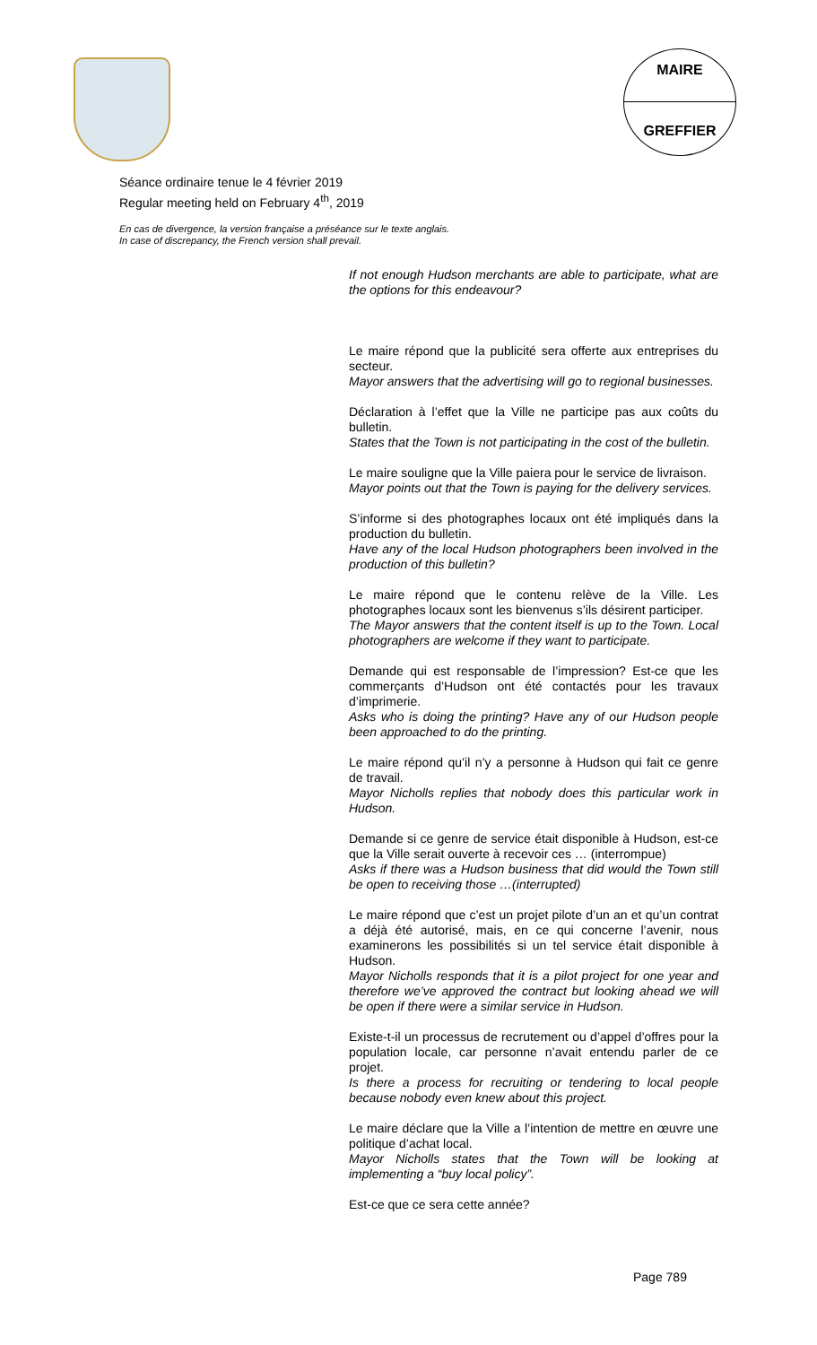MAIRE
GREFFIER
Séance ordinaire tenue le 4 février 2019
Regular meeting held on February 4<sup>th</sup>, 2019
En cas de divergence, la version française a préséance sur le texte anglais.
In case of discrepancy, the French version shall prevail.
If not enough Hudson merchants are able to participate, what are the options for this endeavour?
Le maire répond que la publicité sera offerte aux entreprises du secteur.
Mayor answers that the advertising will go to regional businesses.
Déclaration à l’effet que la Ville ne participe pas aux coûts du bulletin.
States that the Town is not participating in the cost of the bulletin.
Le maire souligne que la Ville paiera pour le service de livraison.
Mayor points out that the Town is paying for the delivery services.
S’informe si des photographes locaux ont été impliqués dans la production du bulletin.
Have any of the local Hudson photographers been involved in the production of this bulletin?
Le maire répond que le contenu relève de la Ville. Les photographes locaux sont les bienvenus s’ils désirent participer.
The Mayor answers that the content itself is up to the Town. Local photographers are welcome if they want to participate.
Demande qui est responsable de l’impression? Est-ce que les commerçants d’Hudson ont été contactés pour les travaux d’imprimerie.
Asks who is doing the printing? Have any of our Hudson people been approached to do the printing.
Le maire répond qu’il n’y a personne à Hudson qui fait ce genre de travail.
Mayor Nicholls replies that nobody does this particular work in Hudson.
Demande si ce genre de service était disponible à Hudson, est-ce que la Ville serait ouverte à recevoir ces … (interrompue)
Asks if there was a Hudson business that did would the Town still be open to receiving those …(interrupted)
Le maire répond que c’est un projet pilote d’un an et qu’un contrat a déjà été autorisé, mais, en ce qui concerne l’avenir, nous examinerons les possibilités si un tel service était disponible à Hudson.
Mayor Nicholls responds that it is a pilot project for one year and therefore we’ve approved the contract but looking ahead we will be open if there were a similar service in Hudson.
Existe-t-il un processus de recrutement ou d’appel d’offres pour la population locale, car personne n’avait entendu parler de ce projet.
Is there a process for recruiting or tendering to local people because nobody even knew about this project.
Le maire déclare que la Ville a l’intention de mettre en œuvre une politique d’achat local.
Mayor Nicholls states that the Town will be looking at implementing a “buy local policy”.
Est-ce que ce sera cette année?
Page 789